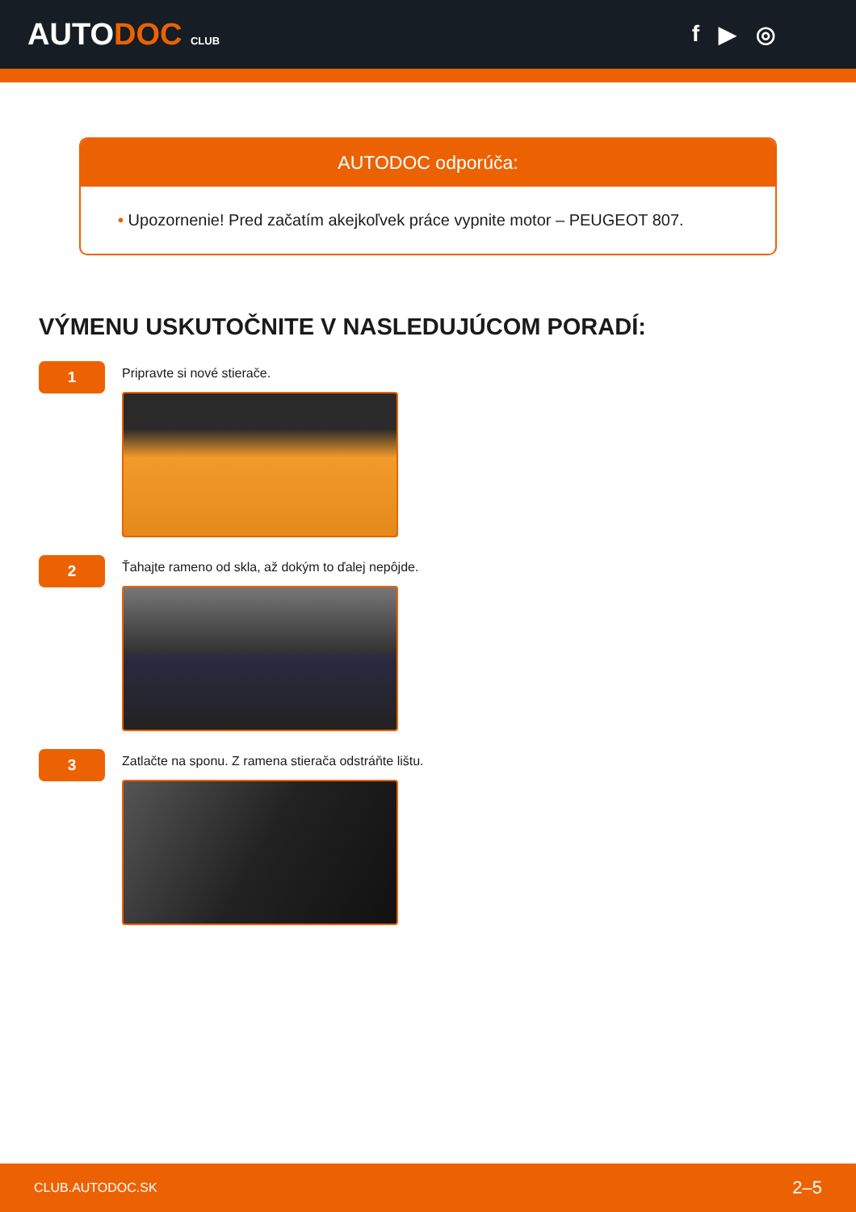AUTODOC CLUB
f ▶ ◎
AUTODOC odporúča:
• Upozornenie! Pred začatím akejkoľvek práce vypnite motor – PEUGEOT 807.
VÝMENU USKUTOČNITE V NASLEDUJÚCOM PORADÍ:
1
Pripravte si nové stierače.
2
Ťahajte rameno od skla, až dokým to ďalej nepôjde.
3
Zatlačte na sponu. Z ramena stierača odstráňte lištu.
CLUB.AUTODOC.SK 2–5